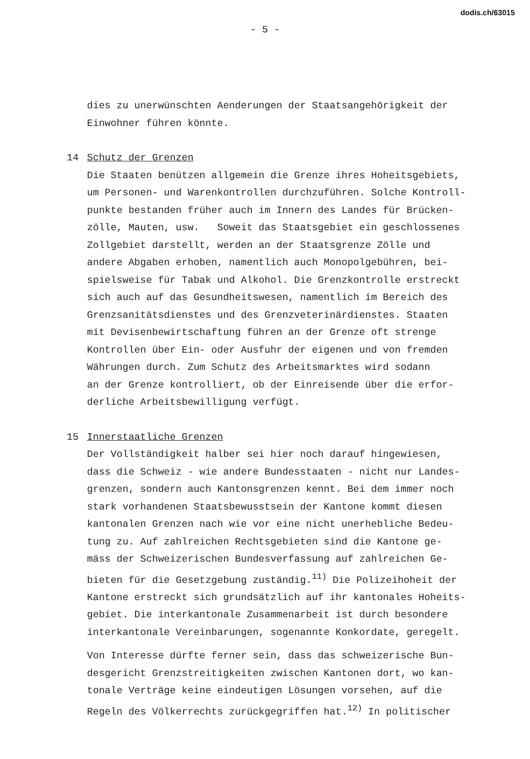dodis.ch/63015
- 5 -
dies zu unerwünschten Aenderungen der Staatsangehörigkeit der
Einwohner führen könnte.
14 Schutz der Grenzen
Die Staaten benützen allgemein die Grenze ihres Hoheitsgebiets,
um Personen- und Warenkontrollen durchzuführen. Solche Kontroll-
punkte bestanden früher auch im Innern des Landes für Brücken-
zölle, Mauten, usw. Soweit das Staatsgebiet ein geschlossenes
Zollgebiet darstellt, werden an der Staatsgrenze Zölle und
andere Abgaben erhoben, namentlich auch Monopolgebühren, bei-
spielsweise für Tabak und Alkohol. Die Grenzkontrolle erstreckt
sich auch auf das Gesundheitswesen, namentlich im Bereich des
Grenzsanitätsdienstes und des Grenzveterinärdienstes. Staaten
mit Devisenbewirtschaftung führen an der Grenze oft strenge
Kontrollen über Ein- oder Ausfuhr der eigenen und von fremden
Währungen durch. Zum Schutz des Arbeitsmarktes wird sodann
an der Grenze kontrolliert, ob der Einreisende über die erfor-
derliche Arbeitsbewilligung verfügt.
15 Innerstaatliche Grenzen
Der Vollständigkeit halber sei hier noch darauf hingewiesen,
dass die Schweiz - wie andere Bundesstaaten - nicht nur Landes-
grenzen, sondern auch Kantonsgrenzen kennt. Bei dem immer noch
stark vorhandenen Staatsbewusstsein der Kantone kommt diesen
kantonalen Grenzen nach wie vor eine nicht unerhebliche Bedeu-
tung zu. Auf zahlreichen Rechtsgebieten sind die Kantone ge-
mäss der Schweizerischen Bundesverfassung auf zahlreichen Ge-
bieten für die Gesetzgebung zuständig.<sup>11)</sup> Die Polizeihoheit der
Kantone erstreckt sich grundsätzlich auf ihr kantonales Hoheits-
gebiet. Die interkantonale Zusammenarbeit ist durch besondere
interkantonale Vereinbarungen, sogenannte Konkordate, geregelt.
Von Interesse dürfte ferner sein, dass das schweizerische Bun-
desgericht Grenzstreitigkeiten zwischen Kantonen dort, wo kan-
tonale Verträge keine eindeutigen Lösungen vorsehen, auf die
Regeln des Völkerrechts zurückgegriffen hat.<sup>12)</sup> In politischer